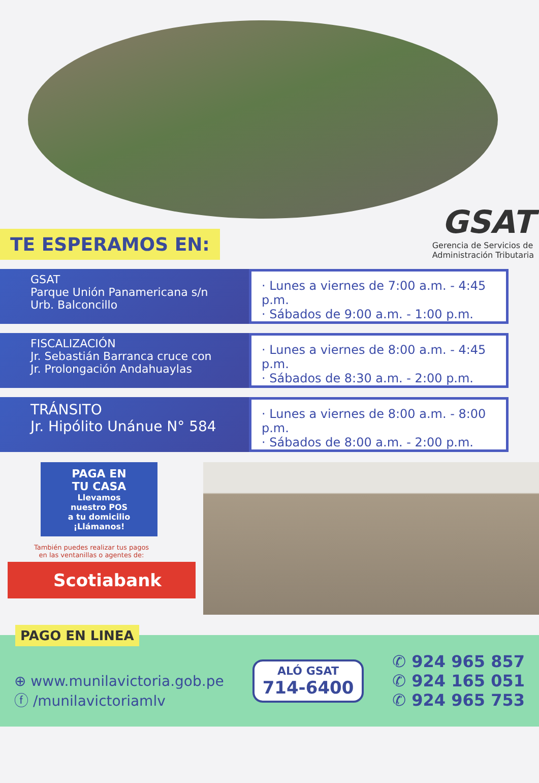TE ESPERAMOS EN:
GSAT
Gerencia de Servicios de
Administración Tributaria
GSAT
Parque Unión Panamericana s/n
Urb. Balconcillo
· Lunes a viernes de 7:00 a.m. - 4:45 p.m.
· Sábados de 9:00 a.m. - 1:00 p.m.
FISCALIZACIÓN
Jr. Sebastián Barranca cruce con
Jr. Prolongación Andahuaylas
· Lunes a viernes de 8:00 a.m. - 4:45 p.m.
· Sábados de 8:30 a.m. - 2:00 p.m.
TRÁNSITO
Jr. Hipólito Unánue N° 584
· Lunes a viernes de 8:00 a.m. - 8:00 p.m.
· Sábados de 8:00 a.m. - 2:00 p.m.
PAGA EN
TU CASA
Llevamos
nuestro POS
a tu domicilio
¡Llámanos!
También puedes realizar tus pagos
en las ventanillas o agentes de:
Scotiabank
PAGO EN LINEA
⊕ www.munilavictoria.gob.pe
ⓕ /munilavictoriamlv
ALÓ GSAT
714-6400
✆ 924 965 857
✆ 924 165 051
✆ 924 965 753